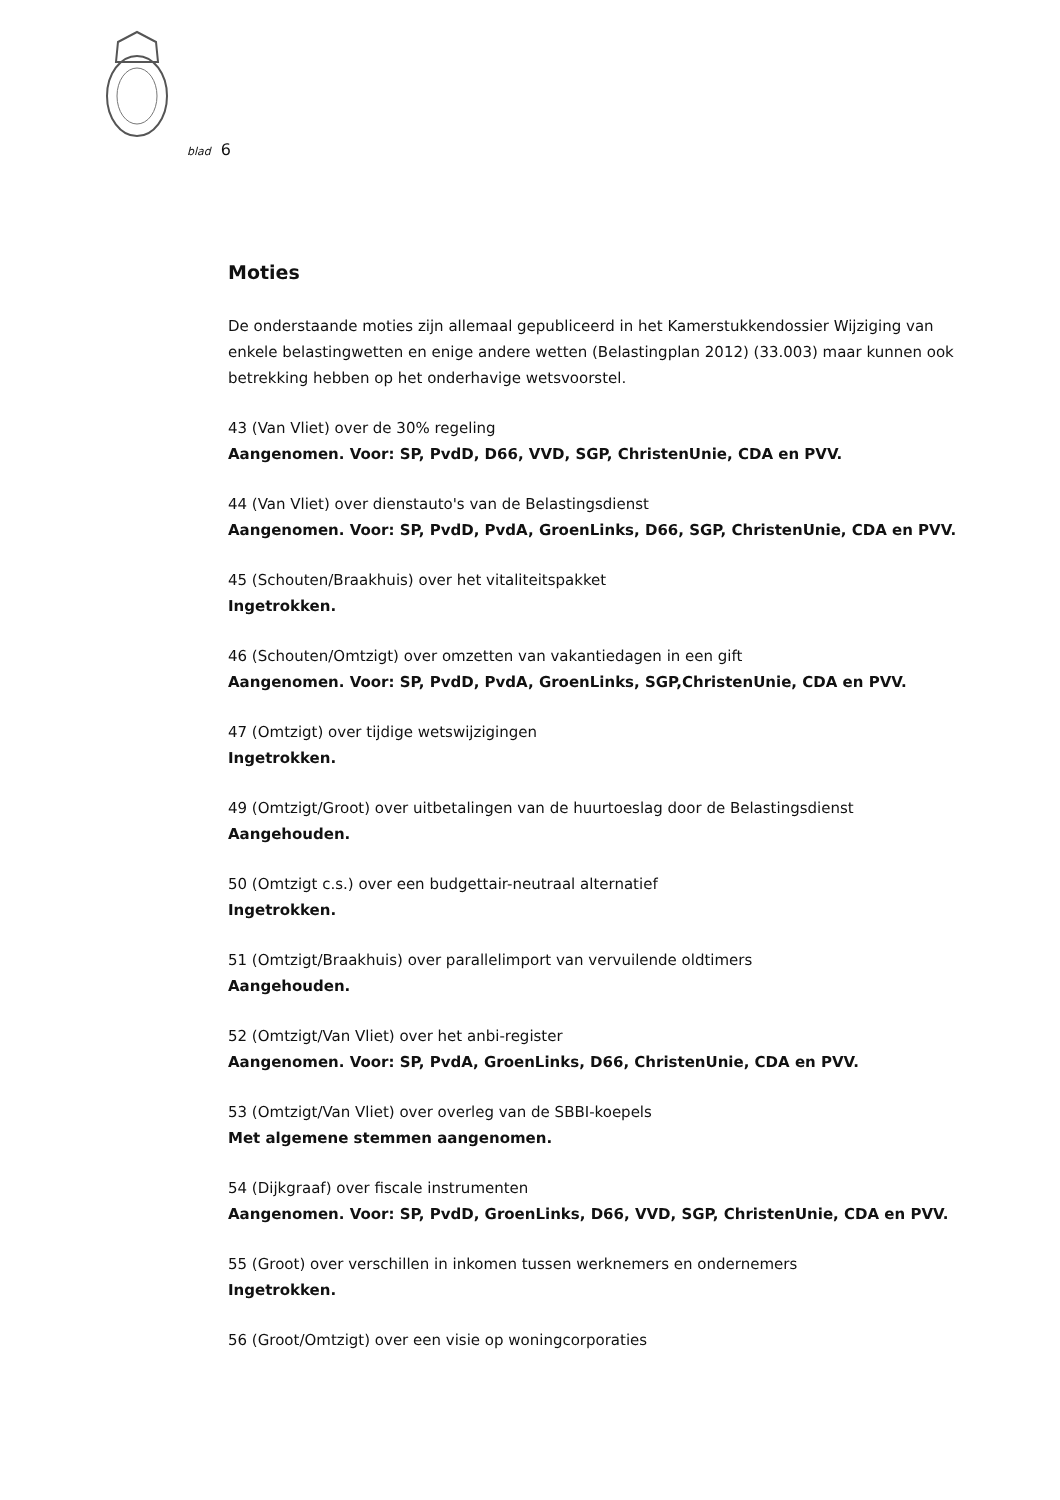blad 6
Moties
De onderstaande moties zijn allemaal gepubliceerd in het Kamerstukkendossier Wijziging van enkele belastingwetten en enige andere wetten (Belastingplan 2012) (33.003) maar kunnen ook betrekking hebben op het onderhavige wetsvoorstel.
43 (Van Vliet) over de 30% regeling
Aangenomen. Voor: SP, PvdD, D66, VVD, SGP, ChristenUnie, CDA en PVV.
44 (Van Vliet) over dienstauto's van de Belastingsdienst
Aangenomen. Voor: SP, PvdD, PvdA, GroenLinks, D66, SGP, ChristenUnie, CDA en PVV.
45 (Schouten/Braakhuis) over het vitaliteitspakket
Ingetrokken.
46 (Schouten/Omtzigt) over omzetten van vakantiedagen in een gift
Aangenomen. Voor: SP, PvdD, PvdA, GroenLinks, SGP,ChristenUnie, CDA en PVV.
47 (Omtzigt) over tijdige wetswijzigingen
Ingetrokken.
49 (Omtzigt/Groot) over uitbetalingen van de huurtoeslag door de Belastingsdienst
Aangehouden.
50 (Omtzigt c.s.) over een budgettair-neutraal alternatief
Ingetrokken.
51 (Omtzigt/Braakhuis) over parallelimport van vervuilende oldtimers
Aangehouden.
52 (Omtzigt/Van Vliet) over het anbi-register
Aangenomen. Voor: SP, PvdA, GroenLinks, D66, ChristenUnie, CDA en PVV.
53 (Omtzigt/Van Vliet) over overleg van de SBBI-koepels
Met algemene stemmen aangenomen.
54 (Dijkgraaf) over fiscale instrumenten
Aangenomen. Voor: SP, PvdD, GroenLinks, D66, VVD, SGP, ChristenUnie, CDA en PVV.
55 (Groot) over verschillen in inkomen tussen werknemers en ondernemers
Ingetrokken.
56 (Groot/Omtzigt) over een visie op woningcorporaties